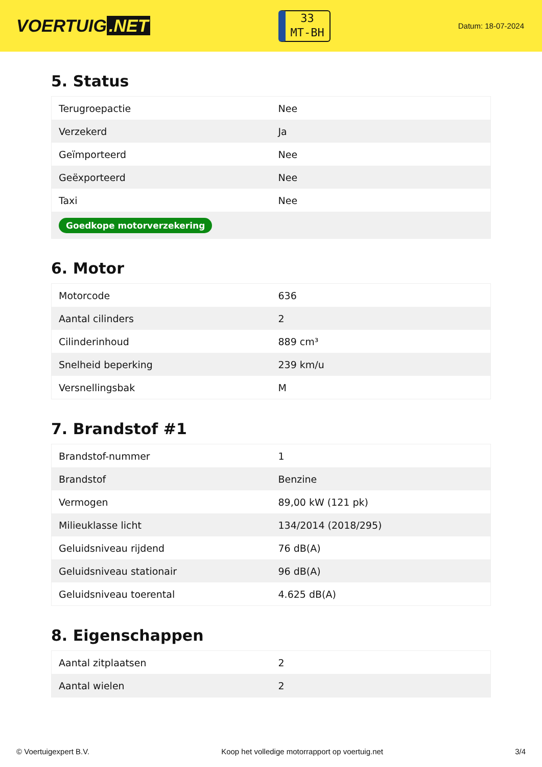VOERTUIG.NET
33
MT-BH
Datum: 18-07-2024
5. Status
| Terugroepactie | Nee |
| Verzekerd | Ja |
| Geïmporteerd | Nee |
| Geëxporteerd | Nee |
| Taxi | Nee |
| Goedkope motorverzekering | |
6. Motor
| Motorcode | 636 |
| Aantal cilinders | 2 |
| Cilinderinhoud | 889 cm³ |
| Snelheid beperking | 239 km/u |
| Versnellingsbak | M |
7. Brandstof #1
| Brandstof-nummer | 1 |
| Brandstof | Benzine |
| Vermogen | 89,00 kW (121 pk) |
| Milieuklasse licht | 134/2014 (2018/295) |
| Geluidsniveau rijdend | 76 dB(A) |
| Geluidsniveau stationair | 96 dB(A) |
| Geluidsniveau toerental | 4.625 dB(A) |
8. Eigenschappen
| Aantal zitplaatsen | 2 |
| Aantal wielen | 2 |
© Voertuigexpert B.V. Koop het volledige motorrapport op voertuig.net 3/4